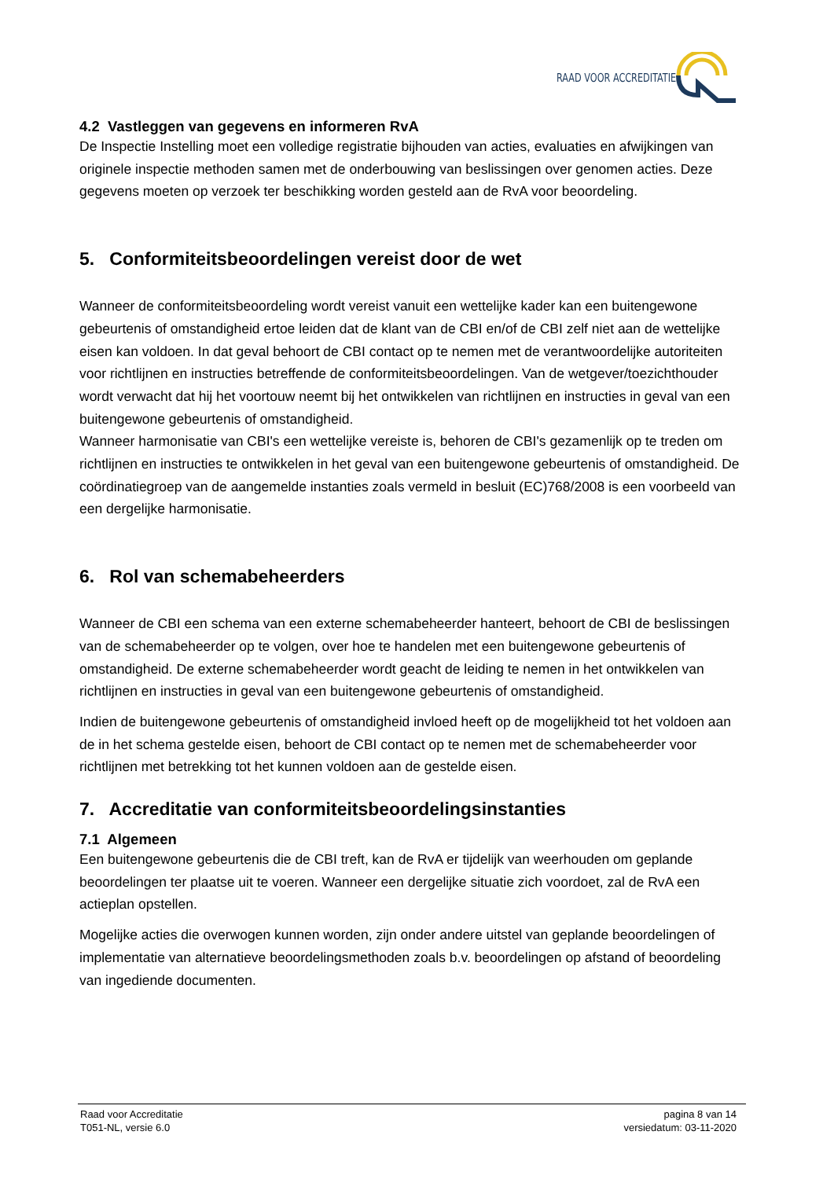RAAD VOOR ACCREDITATIE
4.2 Vastleggen van gegevens en informeren RvA
De Inspectie Instelling moet een volledige registratie bijhouden van acties, evaluaties en afwijkingen van originele inspectie methoden samen met de onderbouwing van beslissingen over genomen acties. Deze gegevens moeten op verzoek ter beschikking worden gesteld aan de RvA voor beoordeling.
5. Conformiteitsbeoordelingen vereist door de wet
Wanneer de conformiteitsbeoordeling wordt vereist vanuit een wettelijke kader kan een buitengewone gebeurtenis of omstandigheid ertoe leiden dat de klant van de CBI en/of de CBI zelf niet aan de wettelijke eisen kan voldoen. In dat geval behoort de CBI contact op te nemen met de verantwoordelijke autoriteiten voor richtlijnen en instructies betreffende de conformiteitsbeoordelingen. Van de wetgever/toezichthouder wordt verwacht dat hij het voortouw neemt bij het ontwikkelen van richtlijnen en instructies in geval van een buitengewone gebeurtenis of omstandigheid.
Wanneer harmonisatie van CBI's een wettelijke vereiste is, behoren de CBI's gezamenlijk op te treden om richtlijnen en instructies te ontwikkelen in het geval van een buitengewone gebeurtenis of omstandigheid. De coördinatiegroep van de aangemelde instanties zoals vermeld in besluit (EC)768/2008 is een voorbeeld van een dergelijke harmonisatie.
6. Rol van schemabeheerders
Wanneer de CBI een schema van een externe schemabeheerder hanteert, behoort de CBI de beslissingen van de schemabeheerder op te volgen, over hoe te handelen met een buitengewone gebeurtenis of omstandigheid. De externe schemabeheerder wordt geacht de leiding te nemen in het ontwikkelen van richtlijnen en instructies in geval van een buitengewone gebeurtenis of omstandigheid.
Indien de buitengewone gebeurtenis of omstandigheid invloed heeft op de mogelijkheid tot het voldoen aan de in het schema gestelde eisen, behoort de CBI contact op te nemen met de schemabeheerder voor richtlijnen met betrekking tot het kunnen voldoen aan de gestelde eisen.
7. Accreditatie van conformiteitsbeoordelingsinstanties
7.1 Algemeen
Een buitengewone gebeurtenis die de CBI treft, kan de RvA er tijdelijk van weerhouden om geplande beoordelingen ter plaatse uit te voeren. Wanneer een dergelijke situatie zich voordoet, zal de RvA een actieplan opstellen.
Mogelijke acties die overwogen kunnen worden, zijn onder andere uitstel van geplande beoordelingen of implementatie van alternatieve beoordelingsmethoden zoals b.v. beoordelingen op afstand of beoordeling van ingediende documenten.
Raad voor Accreditatie
T051-NL, versie 6.0
pagina 8 van 14
versiedatum: 03-11-2020